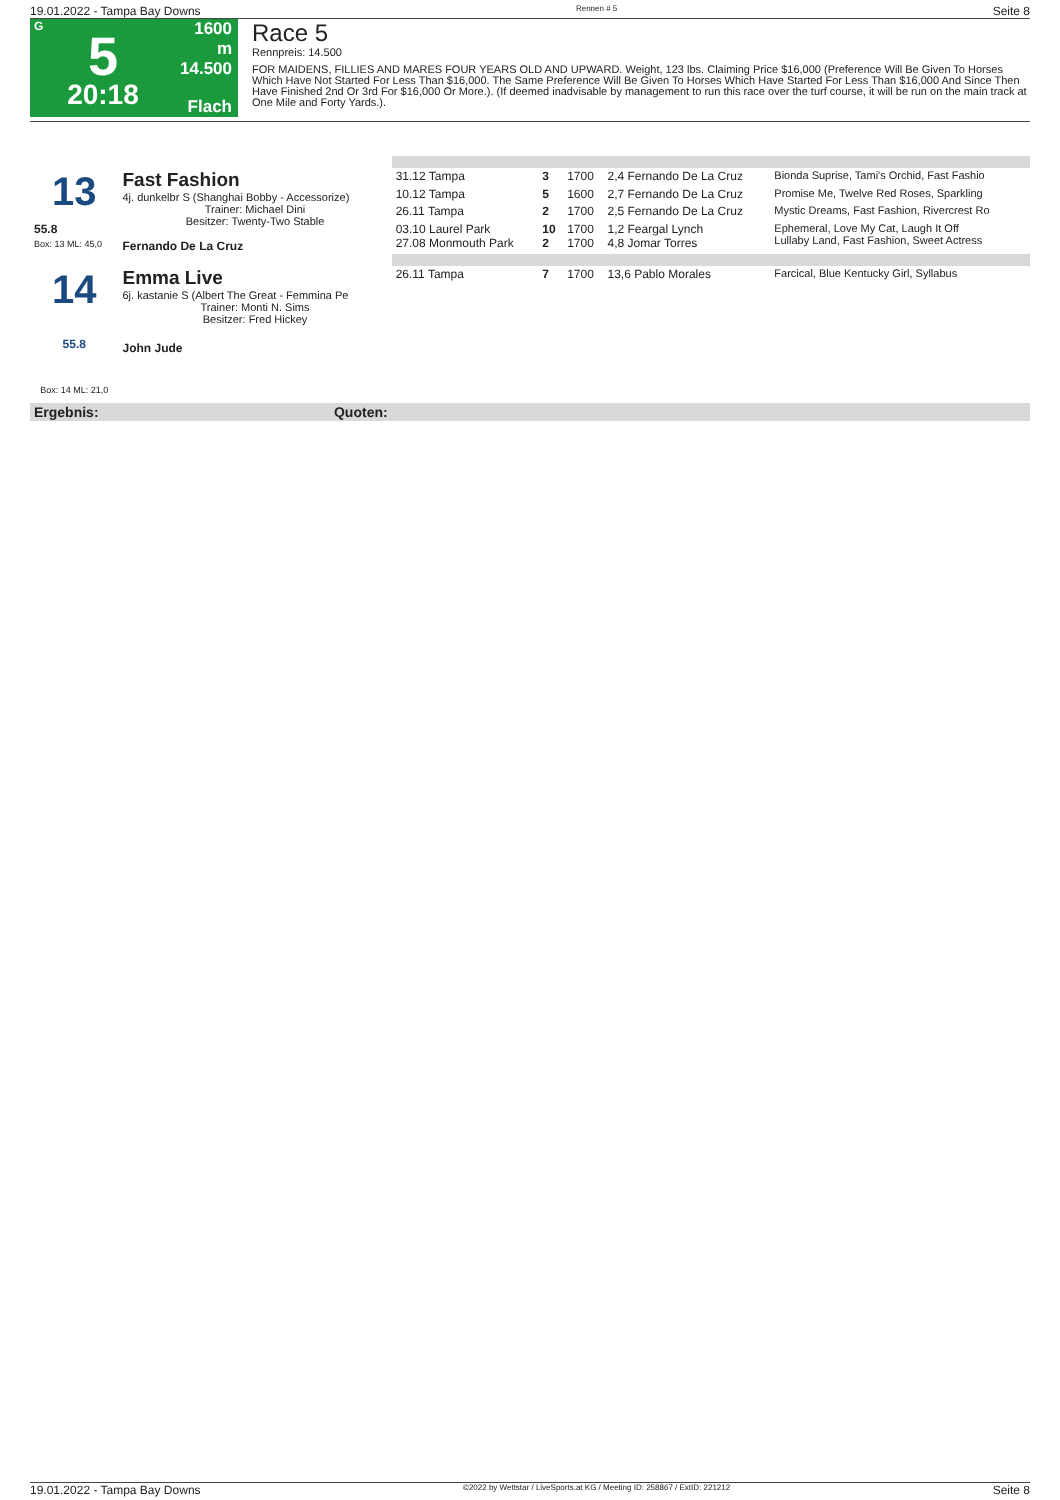19.01.2022 - Tampa Bay Downs Rennen # 5 Seite 8
G
5
20:18
1600 m
14.500
Flach
Race 5
Rennpreis: 14.500
FOR MAIDENS, FILLIES AND MARES FOUR YEARS OLD AND UPWARD. Weight, 123 lbs. Claiming Price $16,000 (Preference Will Be Given To Horses Which Have Not Started For Less Than $16,000. The Same Preference Will Be Given To Horses Which Have Started For Less Than $16,000 And Since Then Have Finished 2nd Or 3rd For $16,000 Or More.). (If deemed inadvisable by management to run this race over the turf course, it will be run on the main track at One Mile and Forty Yards.).
| 13 | Fast Fashion 4j. dunkelbr S (Shanghai Bobby - Accessorize) Trainer: Michael Dini Besitzer: Twenty-Two Stable Fernando De La Cruz | 31.12 Tampa | 3 | 1700 | 2,4 Fernando De La Cruz | Bionda Suprise, Tami's Orchid, Fast Fashio |
| | | 10.12 Tampa | 5 | 1600 | 2,7 Fernando De La Cruz | Promise Me, Twelve Red Roses, Sparkling |
| | | 26.11 Tampa | 2 | 1700 | 2,5 Fernando De La Cruz | Mystic Dreams, Fast Fashion, Rivercrest Ro |
| 55.8 Box: 13 ML: 45,0 | | 03.10 Laurel Park 27.08 Monmouth Park | 10 2 | 1700 1700 | 1,2 Feargal Lynch 4,8 Jomar Torres | Ephemeral, Love My Cat, Laugh It Off Lullaby Land, Fast Fashion, Sweet Actress |
| 14 55.8 Box: 14 ML: 21,0 | Emma Live 6j. kastanie S (Albert The Great - Femmina Pe Trainer: Monti N. Sims Besitzer: Fred Hickey John Jude | 26.11 Tampa | 7 | 1700 | 13,6 Pablo Morales | Farcical, Blue Kentucky Girl, Syllabus |
| Ergebnis: | Quoten: | | | | | |
19.01.2022 - Tampa Bay Downs ©2022 by Wettstar / LiveSports.at KG / Meeting ID: 258867 / ExtID: 221212 Seite 8